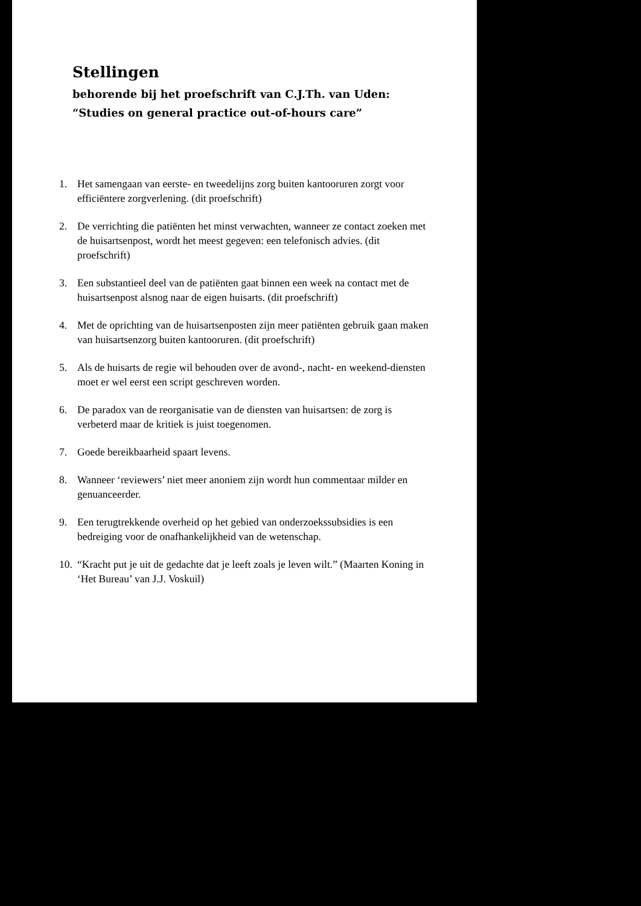Stellingen
behorende bij het proefschrift van C.J.Th. van Uden:
“Studies on general practice out-of-hours care”
1. Het samengaan van eerste- en tweedelijns zorg buiten kantooruren zorgt voor efficiëntere zorgverlening. (dit proefschrift)
2. De verrichting die patiënten het minst verwachten, wanneer ze contact zoeken met de huisartsenpost, wordt het meest gegeven: een telefonisch advies. (dit proefschrift)
3. Een substantieel deel van de patiënten gaat binnen een week na contact met de huisartsenpost alsnog naar de eigen huisarts. (dit proefschrift)
4. Met de oprichting van de huisartsenposten zijn meer patiënten gebruik gaan maken van huisartsenzorg buiten kantooruren. (dit proefschrift)
5. Als de huisarts de regie wil behouden over de avond-, nacht- en weekend-diensten moet er wel eerst een script geschreven worden.
6. De paradox van de reorganisatie van de diensten van huisartsen: de zorg is verbeterd maar de kritiek is juist toegenomen.
7. Goede bereikbaarheid spaart levens.
8. Wanneer ‘reviewers’ niet meer anoniem zijn wordt hun commentaar milder en genuanceerder.
9. Een terugtrekkende overheid op het gebied van onderzoekssubsidies is een bedreiging voor de onafhankelijkheid van de wetenschap.
10. “Kracht put je uit de gedachte dat je leeft zoals je leven wilt.” (Maarten Koning in ‘Het Bureau’ van J.J. Voskuil)